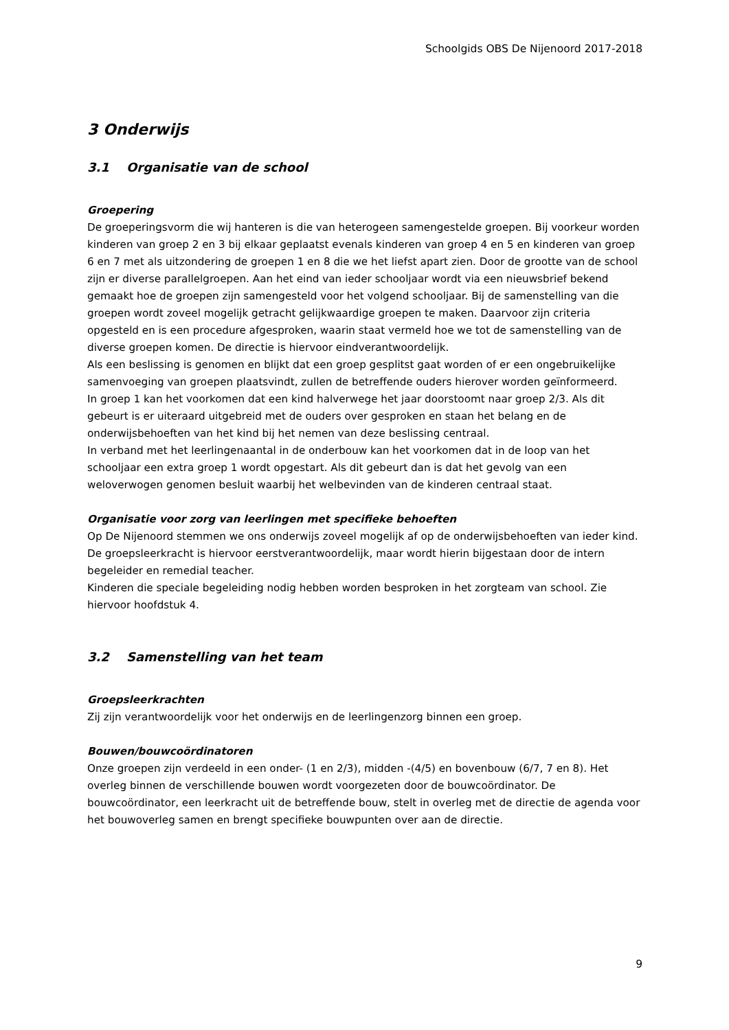Schoolgids OBS De Nijenoord 2017-2018
3 Onderwijs
3.1 Organisatie van de school
Groepering
De groeperingsvorm die wij hanteren is die van heterogeen samengestelde groepen. Bij voorkeur worden kinderen van groep 2 en 3 bij elkaar geplaatst evenals kinderen van groep 4 en 5 en kinderen van groep 6 en 7 met als uitzondering de groepen 1 en 8 die we het liefst apart zien. Door de grootte van de school zijn er diverse parallelgroepen. Aan het eind van ieder schooljaar wordt via een nieuwsbrief bekend gemaakt hoe de groepen zijn samengesteld voor het volgend schooljaar. Bij de samenstelling van die groepen wordt zoveel mogelijk getracht gelijkwaardige groepen te maken. Daarvoor zijn criteria opgesteld en is een procedure afgesproken, waarin staat vermeld hoe we tot de samenstelling van de diverse groepen komen. De directie is hiervoor eindverantwoordelijk.
Als een beslissing is genomen en blijkt dat een groep gesplitst gaat worden of er een ongebruikelijke samenvoeging van groepen plaatsvindt, zullen de betreffende ouders hierover worden geïnformeerd.
In groep 1 kan het voorkomen dat een kind halverwege het jaar doorstoomt naar groep 2/3. Als dit gebeurt is er uiteraard uitgebreid met de ouders over gesproken en staan het belang en de onderwijsbehoeften van het kind bij het nemen van deze beslissing centraal.
In verband met het leerlingenaantal in de onderbouw kan het voorkomen dat in de loop van het schooljaar een extra groep 1 wordt opgestart. Als dit gebeurt dan is dat het gevolg van een weloverwogen genomen besluit waarbij het welbevinden van de kinderen centraal staat.
Organisatie voor zorg van leerlingen met specifieke behoeften
Op De Nijenoord stemmen we ons onderwijs zoveel mogelijk af op de onderwijsbehoeften van ieder kind. De groepsleerkracht is hiervoor eerstverantwoordelijk, maar wordt hierin bijgestaan door de intern begeleider en remedial teacher.
Kinderen die speciale begeleiding nodig hebben worden besproken in het zorgteam van school. Zie hiervoor hoofdstuk 4.
3.2 Samenstelling van het team
Groepsleerkrachten
Zij zijn verantwoordelijk voor het onderwijs en de leerlingenzorg binnen een groep.
Bouwen/bouwcoördinatoren
Onze groepen zijn verdeeld in een onder- (1 en 2/3), midden -(4/5) en bovenbouw (6/7, 7 en 8). Het overleg binnen de verschillende bouwen wordt voorgezeten door de bouwcoördinator. De bouwcoördinator, een leerkracht uit de betreffende bouw, stelt in overleg met de directie de agenda voor het bouwoverleg samen en brengt specifieke bouwpunten over aan de directie.
9